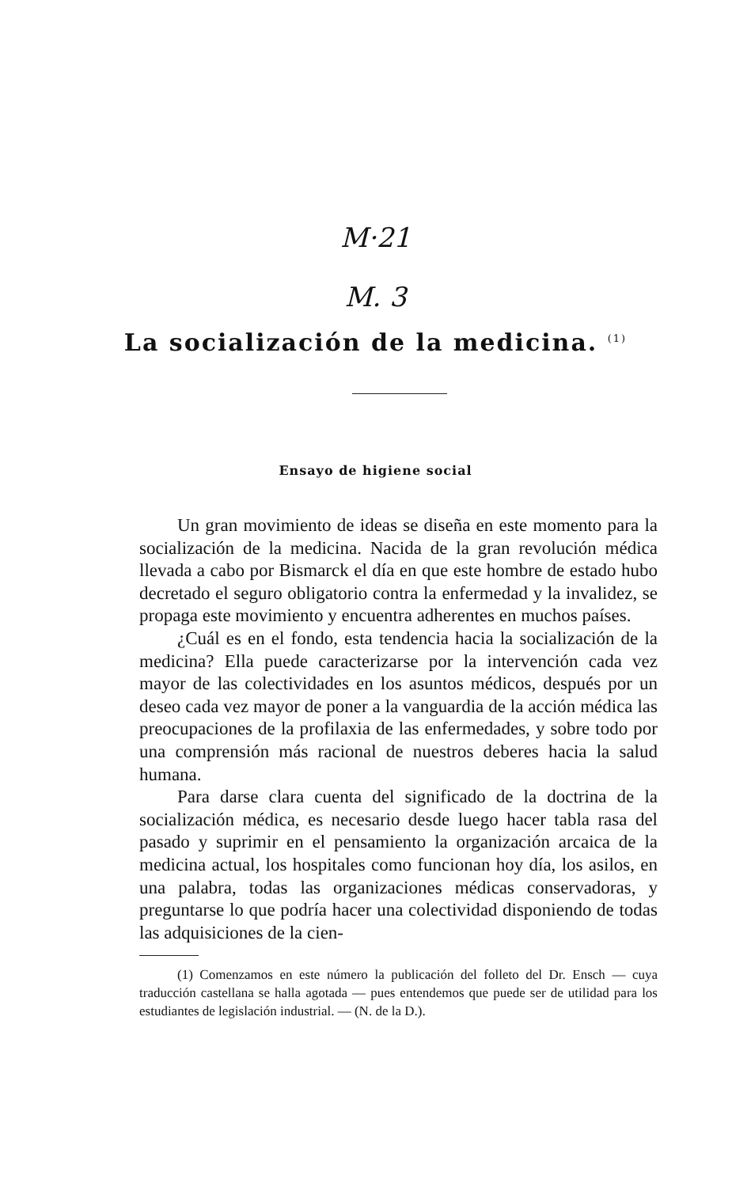M·21
M. 3
La socialización de la medicina. <sup>(1)</sup>
Ensayo de higiene social
Un gran movimiento de ideas se diseña en este momento para la socialización de la medicina. Nacida de la gran revolución médica llevada a cabo por Bismarck el día en que este hombre de estado hubo decretado el seguro obligatorio contra la enfermedad y la invalidez, se propaga este movimiento y encuentra adherentes en muchos países.
¿Cuál es en el fondo, esta tendencia hacia la socialización de la medicina? Ella puede caracterizarse por la intervención cada vez mayor de las colectividades en los asuntos médicos, después por un deseo cada vez mayor de poner a la vanguardia de la acción médica las preocupaciones de la profilaxia de las enfermedades, y sobre todo por una comprensión más racional de nuestros deberes hacia la salud humana.
Para darse clara cuenta del significado de la doctrina de la socialización médica, es necesario desde luego hacer tabla rasa del pasado y suprimir en el pensamiento la organización arcaica de la medicina actual, los hospitales como funcionan hoy día, los asilos, en una palabra, todas las organizaciones médicas conservadoras, y preguntarse lo que podría hacer una colectividad disponiendo de todas las adquisiciones de la cien-
(1) Comenzamos en este número la publicación del folleto del Dr. Ensch — cuya traducción castellana se halla agotada — pues entendemos que puede ser de utilidad para los estudiantes de legislación industrial. — (N. de la D.).